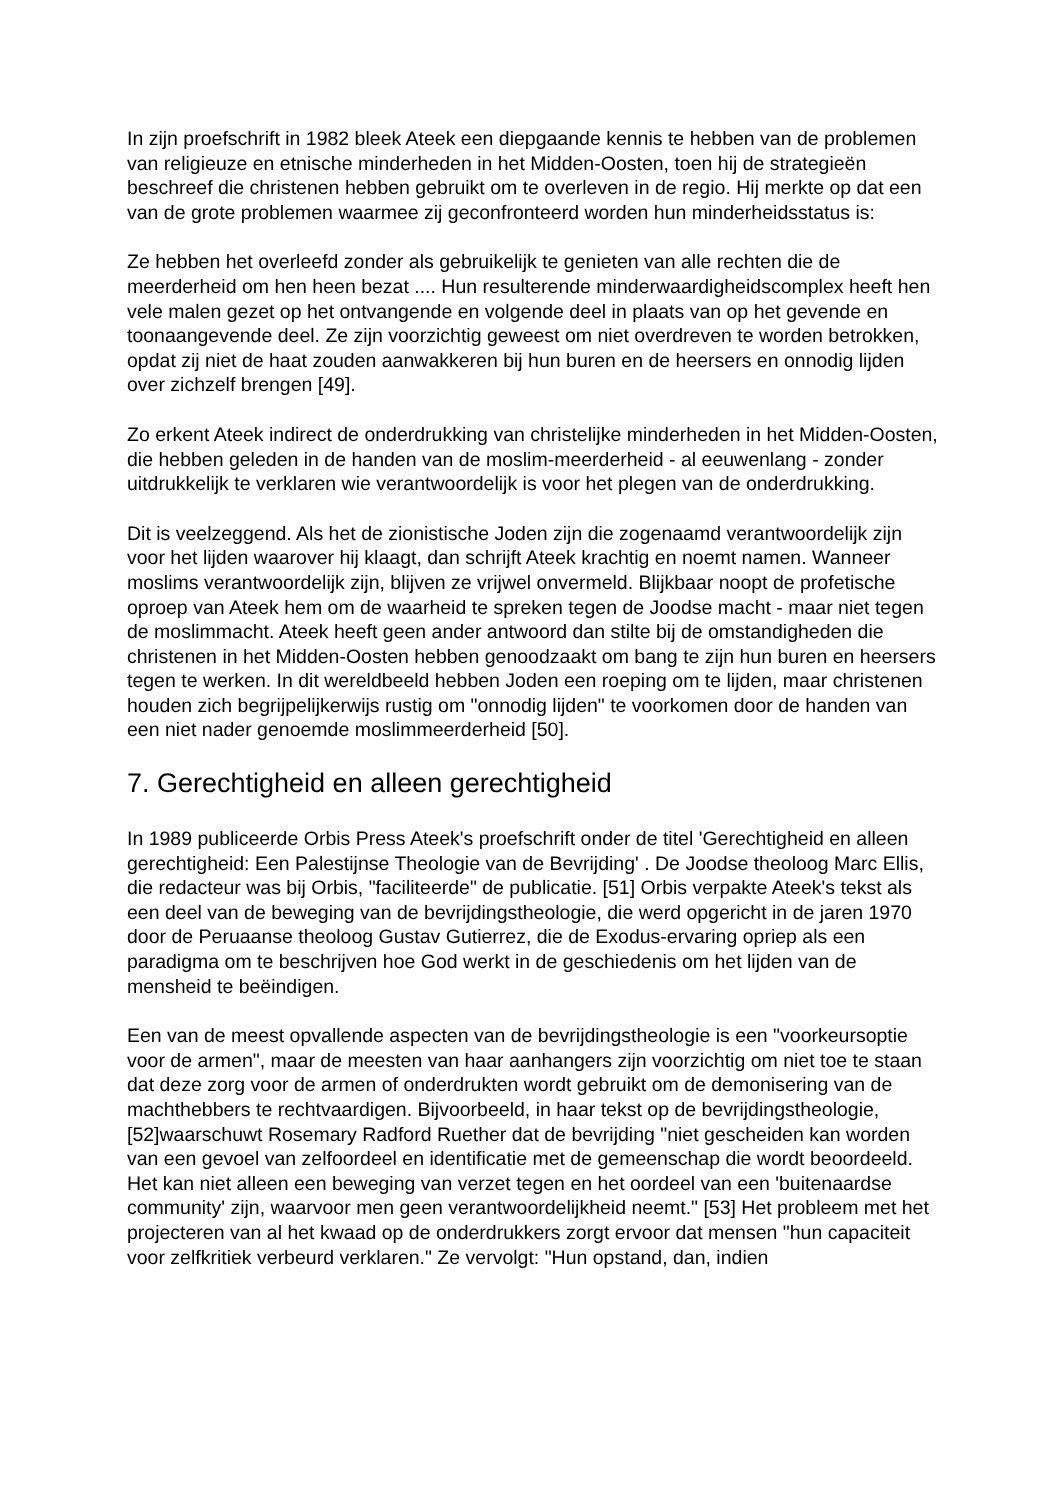In zijn proefschrift in 1982 bleek Ateek een diepgaande kennis te hebben van de problemen van religieuze en etnische minderheden in het Midden-Oosten, toen hij de strategieën beschreef die christenen hebben gebruikt om te overleven in de regio. Hij merkte op dat een van de grote problemen waarmee zij geconfronteerd worden hun minderheidsstatus is:
Ze hebben het overleefd zonder als gebruikelijk te genieten van alle rechten die de meerderheid om hen heen bezat .... Hun resulterende minderwaardigheidscomplex heeft hen vele malen gezet op het ontvangende en volgende deel in plaats van op het gevende en toonaangevende deel. Ze zijn voorzichtig geweest om niet overdreven te worden betrokken, opdat zij niet de haat zouden aanwakkeren bij hun buren en de heersers en onnodig lijden over zichzelf brengen [49].
Zo erkent Ateek indirect de onderdrukking van christelijke minderheden in het Midden-Oosten, die hebben geleden in de handen van de moslim-meerderheid - al eeuwenlang - zonder uitdrukkelijk te verklaren wie verantwoordelijk is voor het plegen van de onderdrukking.
Dit is veelzeggend. Als het de zionistische Joden zijn die zogenaamd verantwoordelijk zijn voor het lijden waarover hij klaagt, dan schrijft Ateek krachtig en noemt namen. Wanneer moslims verantwoordelijk zijn, blijven ze vrijwel onvermeld. Blijkbaar noopt de profetische oproep van Ateek hem om de waarheid te spreken tegen de Joodse macht - maar niet tegen de moslimmacht. Ateek heeft geen ander antwoord dan stilte bij de omstandigheden die christenen in het Midden-Oosten hebben genoodzaakt om bang te zijn hun buren en heersers tegen te werken. In dit wereldbeeld hebben Joden een roeping om te lijden, maar christenen houden zich begrijpelijkerwijs rustig om "onnodig lijden" te voorkomen door de handen van een niet nader genoemde moslimmeerderheid [50].
7. Gerechtigheid en alleen gerechtigheid
In 1989 publiceerde Orbis Press Ateek's proefschrift onder de titel 'Gerechtigheid en alleen gerechtigheid: Een Palestijnse Theologie van de Bevrijding' . De Joodse theoloog Marc Ellis, die redacteur was bij Orbis, "faciliteerde" de publicatie. [51] Orbis verpakte Ateek's tekst als een deel van de beweging van de bevrijdingstheologie, die werd opgericht in de jaren 1970 door de Peruaanse theoloog Gustav Gutierrez, die de Exodus-ervaring opriep als een paradigma om te beschrijven hoe God werkt in de geschiedenis om het lijden van de mensheid te beëindigen.
Een van de meest opvallende aspecten van de bevrijdingstheologie is een "voorkeursoptie voor de armen", maar de meesten van haar aanhangers zijn voorzichtig om niet toe te staan dat deze zorg voor de armen of onderdrukten wordt gebruikt om de demonisering van de machthebbers te rechtvaardigen. Bijvoorbeeld, in haar tekst op de bevrijdingstheologie, [52]waarschuwt Rosemary Radford Ruether dat de bevrijding "niet gescheiden kan worden van een gevoel van zelfoordeel en identificatie met de gemeenschap die wordt beoordeeld. Het kan niet alleen een beweging van verzet tegen en het oordeel van een 'buitenaardse community' zijn, waarvoor men geen verantwoordelijkheid neemt." [53] Het probleem met het projecteren van al het kwaad op de onderdrukkers zorgt ervoor dat mensen "hun capaciteit voor zelfkritiek verbeurd verklaren." Ze vervolgt: "Hun opstand, dan, indien